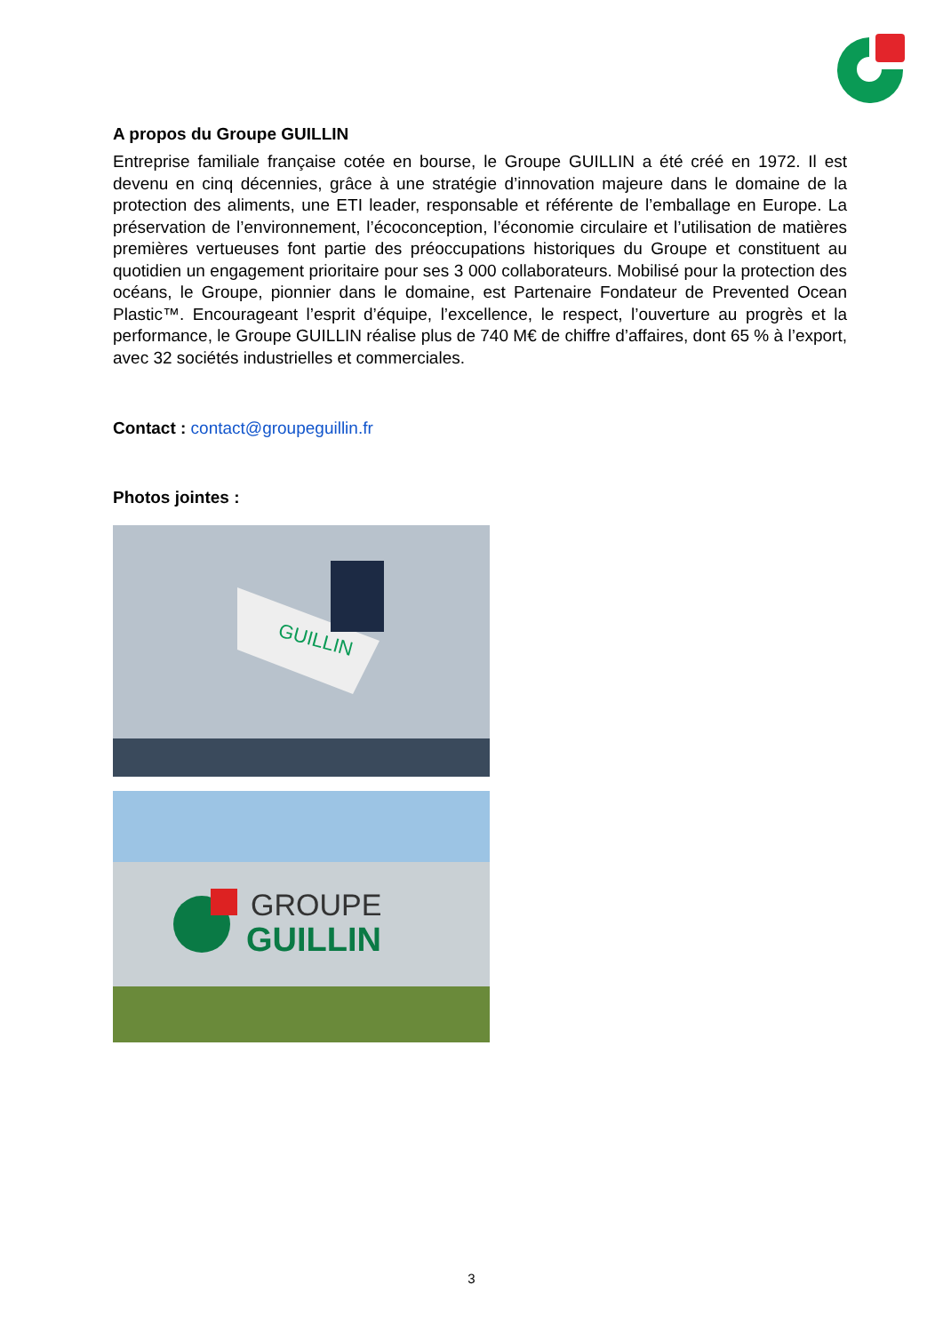A propos du Groupe GUILLIN
Entreprise familiale française cotée en bourse, le Groupe GUILLIN a été créé en 1972. Il est devenu en cinq décennies, grâce à une stratégie d’innovation majeure dans le domaine de la protection des aliments, une ETI leader, responsable et référente de l’emballage en Europe. La préservation de l’environnement, l’écoconception, l’économie circulaire et l’utilisation de matières premières vertueuses font partie des préoccupations historiques du Groupe et constituent au quotidien un engagement prioritaire pour ses 3 000 collaborateurs. Mobilisé pour la protection des océans, le Groupe, pionnier dans le domaine, est Partenaire Fondateur de Prevented Ocean Plastic™. Encourageant l’esprit d’équipe, l’excellence, le respect, l’ouverture au progrès et la performance, le Groupe GUILLIN réalise plus de 740 M€ de chiffre d’affaires, dont 65 % à l’export, avec 32 sociétés industrielles et commerciales.
Contact : contact@groupeguillin.fr
Photos jointes :
GUILLIN
GROUPE
GUILLIN
3